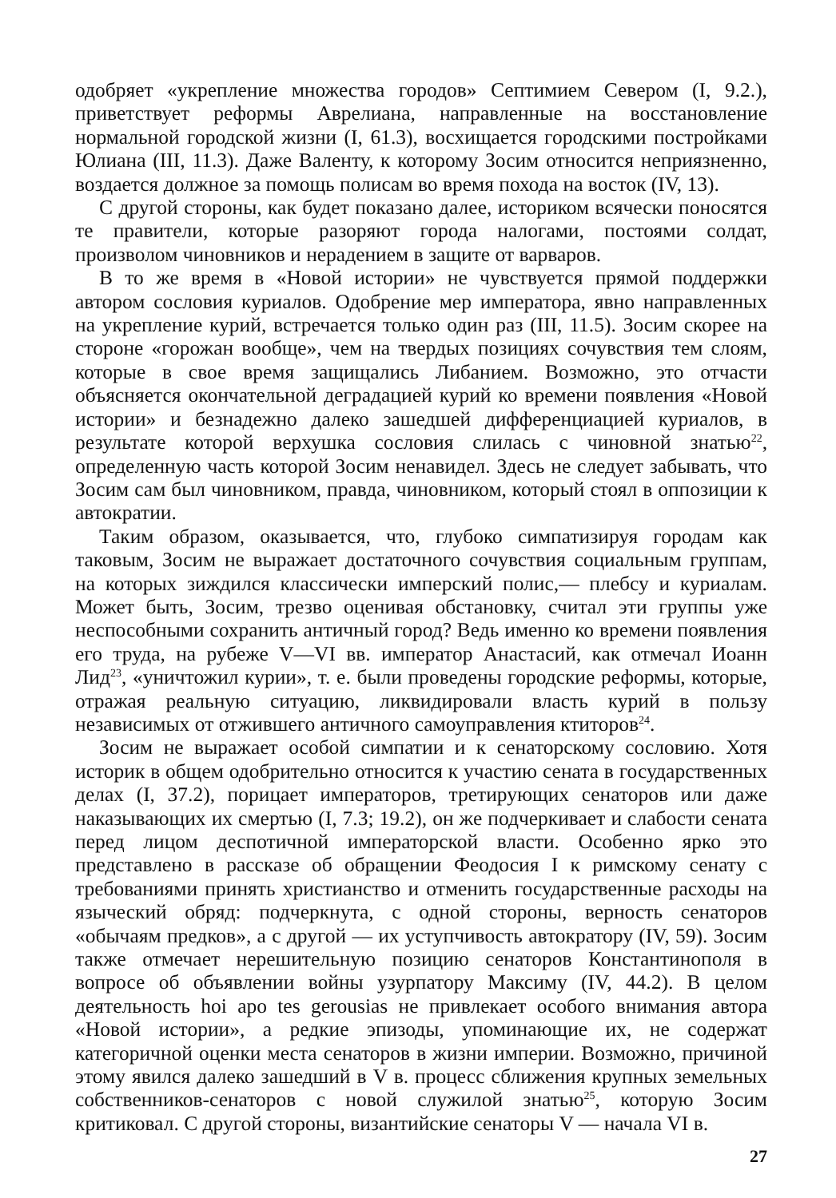одобряет «укрепление множества городов» Септимием Севером (I, 9.2.), приветствует реформы Аврелиана, направленные на восстановление нормальной городской жизни (I, 61.3), восхищается городскими постройками Юлиана (III, 11.3). Даже Валенту, к которому Зосим относится неприязненно, воздается должное за помощь полисам во время похода на восток (IV, 13).
С другой стороны, как будет показано далее, историком всячески поносятся те правители, которые разоряют города налогами, постоями солдат, произволом чиновников и нерадением в защите от варваров.
В то же время в «Новой истории» не чувствуется прямой поддержки автором сословия куриалов. Одобрение мер императора, явно направленных на укрепление курий, встречается только один раз (III, 11.5). Зосим скорее на стороне «горожан вообще», чем на твердых позициях сочувствия тем слоям, которые в свое время защищались Либанием. Возможно, это отчасти объясняется окончательной деградацией курий ко времени появления «Новой истории» и безнадежно далеко зашедшей дифференциацией куриалов, в результате которой верхушка сословия слилась с чиновной знатью<sup>22</sup>, определенную часть которой Зосим ненавидел. Здесь не следует забывать, что Зосим сам был чиновником, правда, чиновником, который стоял в оппозиции к автократии.
Таким образом, оказывается, что, глубоко симпатизируя городам как таковым, Зосим не выражает достаточного сочувствия социальным группам, на которых зиждился классически имперский полис,— плебсу и куриалам. Может быть, Зосим, трезво оценивая обстановку, считал эти группы уже неспособными сохранить античный город? Ведь именно ко времени появления его труда, на рубеже V—VI вв. император Анастасий, как отмечал Иоанн Лид<sup>23</sup>, «уничтожил курии», т. е. были проведены городские реформы, которые, отражая реальную ситуацию, ликвидировали власть курий в пользу независимых от отжившего античного самоуправления ктиторов<sup>24</sup>.
Зосим не выражает особой симпатии и к сенаторскому сословию. Хотя историк в общем одобрительно относится к участию сената в государственных делах (I, 37.2), порицает императоров, третирующих сенаторов или даже наказывающих их смертью (I, 7.3; 19.2), он же подчеркивает и слабости сената перед лицом деспотичной императорской власти. Особенно ярко это представлено в рассказе об обращении Феодосия I к римскому сенату с требованиями принять христианство и отменить государственные расходы на языческий обряд: подчеркнута, с одной стороны, верность сенаторов «обычаям предков», а с другой — их уступчивость автократору (IV, 59). Зосим также отмечает нерешительную позицию сенаторов Константинополя в вопросе об объявлении войны узурпатору Максиму (IV, 44.2). В целом деятельность hoi apo tes gerousias не привлекает особого внимания автора «Новой истории», а редкие эпизоды, упоминающие их, не содержат категоричной оценки места сенаторов в жизни империи. Возможно, причиной этому явился далеко зашедший в V в. процесс сближения крупных земельных собственников-сенаторов с новой служилой знатью<sup>25</sup>, которую Зосим критиковал. С другой стороны, византийские сенаторы V — начала VI в.
27